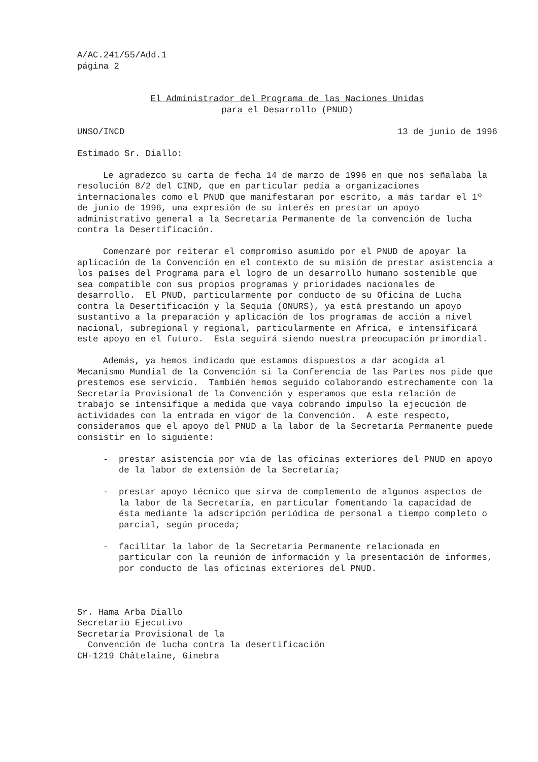A/AC.241/55/Add.1
página 2
El Administrador del Programa de las Naciones Unidas
para el Desarrollo (PNUD)
UNSO/INCD 13 de junio de 1996
Estimado Sr. Diallo:
Le agradezco su carta de fecha 14 de marzo de 1996 en que nos señalaba la resolución 8/2 del CIND, que en particular pedía a organizaciones internacionales como el PNUD que manifestaran por escrito, a más tardar el 1º de junio de 1996, una expresión de su interés en prestar un apoyo administrativo general a la Secretaría Permanente de la convención de lucha contra la Desertificación.
Comenzaré por reiterar el compromiso asumido por el PNUD de apoyar la aplicación de la Convención en el contexto de su misión de prestar asistencia a los países del Programa para el logro de un desarrollo humano sostenible que sea compatible con sus propios programas y prioridades nacionales de desarrollo. El PNUD, particularmente por conducto de su Oficina de Lucha contra la Desertificación y la Sequía (ONURS), ya está prestando un apoyo sustantivo a la preparación y aplicación de los programas de acción a nivel nacional, subregional y regional, particularmente en Africa, e intensificará este apoyo en el futuro. Esta seguirá siendo nuestra preocupación primordial.
Además, ya hemos indicado que estamos dispuestos a dar acogida al Mecanismo Mundial de la Convención si la Conferencia de las Partes nos pide que prestemos ese servicio. También hemos seguido colaborando estrechamente con la Secretaría Provisional de la Convención y esperamos que esta relación de trabajo se intensifique a medida que vaya cobrando impulso la ejecución de actividades con la entrada en vigor de la Convención. A este respecto, consideramos que el apoyo del PNUD a la labor de la Secretaría Permanente puede consistir en lo siguiente:
- prestar asistencia por vía de las oficinas exteriores del PNUD en apoyo de la labor de extensión de la Secretaría;
- prestar apoyo técnico que sirva de complemento de algunos aspectos de la labor de la Secretaría, en particular fomentando la capacidad de ésta mediante la adscripción periódica de personal a tiempo completo o parcial, según proceda;
- facilitar la labor de la Secretaría Permanente relacionada en particular con la reunión de información y la presentación de informes, por conducto de las oficinas exteriores del PNUD.
Sr. Hama Arba Diallo
Secretario Ejecutivo
Secretaría Provisional de la
Convención de lucha contra la desertificación
CH-1219 Châtelaine, Ginebra